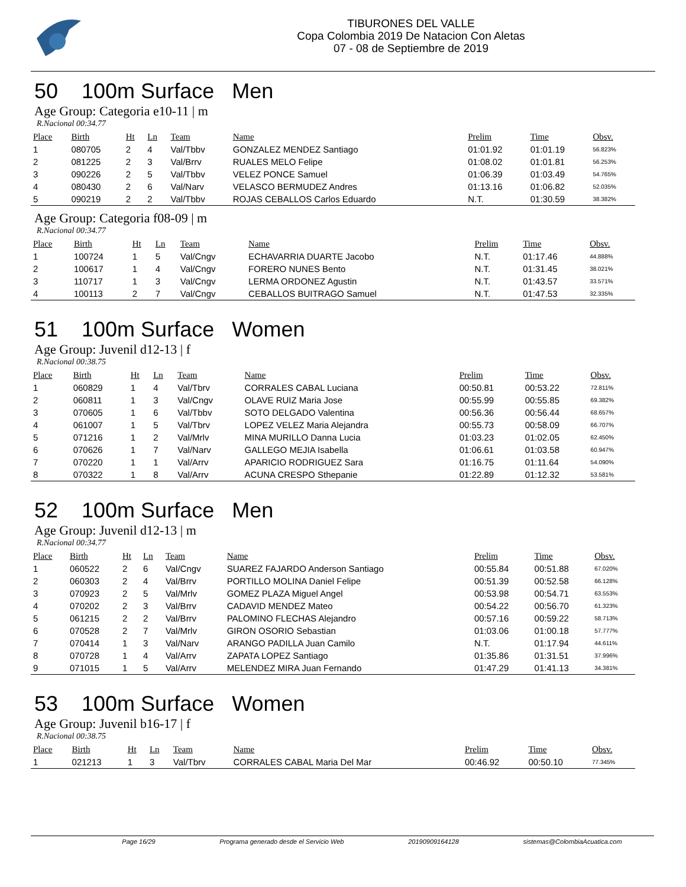TIBURONES DEL VALLE
Copa Colombia 2019 De Natacion Con Aletas
07 - 08 de Septiembre de 2019
50 100m Surface Men
Age Group: Categoria e10-11 | m
R.Nacional 00:34.77
| Place | Birth | Ht | Ln | Team | Name | Prelim | Time | Obsv. |
| --- | --- | --- | --- | --- | --- | --- | --- | --- |
| 1 | 080705 | 2 | 4 | Val/Tbbv | GONZALEZ MENDEZ Santiago | 01:01.92 | 01:01.19 | 56.823% |
| 2 | 081225 | 2 | 3 | Val/Brrv | RUALES MELO Felipe | 01:08.02 | 01:01.81 | 56.253% |
| 3 | 090226 | 2 | 5 | Val/Tbbv | VELEZ PONCE Samuel | 01:06.39 | 01:03.49 | 54.765% |
| 4 | 080430 | 2 | 6 | Val/Narv | VELASCO BERMUDEZ Andres | 01:13.16 | 01:06.82 | 52.035% |
| 5 | 090219 | 2 | 2 | Val/Tbbv | ROJAS CEBALLOS Carlos Eduardo | N.T. | 01:30.59 | 38.382% |
Age Group: Categoria f08-09 | m
R.Nacional 00:34.77
| Place | Birth | Ht | Ln | Team | Name | Prelim | Time | Obsv. |
| --- | --- | --- | --- | --- | --- | --- | --- | --- |
| 1 | 100724 | 1 | 5 | Val/Cngv | ECHAVARRIA DUARTE Jacobo | N.T. | 01:17.46 | 44.888% |
| 2 | 100617 | 1 | 4 | Val/Cngv | FORERO NUNES Bento | N.T. | 01:31.45 | 38.021% |
| 3 | 110717 | 1 | 3 | Val/Cngv | LERMA ORDONEZ Agustin | N.T. | 01:43.57 | 33.571% |
| 4 | 100113 | 2 | 7 | Val/Cngv | CEBALLOS BUITRAGO Samuel | N.T. | 01:47.53 | 32.335% |
51 100m Surface Women
Age Group: Juvenil d12-13 | f
R.Nacional 00:38.75
| Place | Birth | Ht | Ln | Team | Name | Prelim | Time | Obsv. |
| --- | --- | --- | --- | --- | --- | --- | --- | --- |
| 1 | 060829 | 1 | 4 | Val/Tbrv | CORRALES CABAL Luciana | 00:50.81 | 00:53.22 | 72.811% |
| 2 | 060811 | 1 | 3 | Val/Cngv | OLAVE RUIZ Maria Jose | 00:55.99 | 00:55.85 | 69.382% |
| 3 | 070605 | 1 | 6 | Val/Tbbv | SOTO DELGADO Valentina | 00:56.36 | 00:56.44 | 68.657% |
| 4 | 061007 | 1 | 5 | Val/Tbrv | LOPEZ VELEZ Maria Alejandra | 00:55.73 | 00:58.09 | 66.707% |
| 5 | 071216 | 1 | 2 | Val/Mrlv | MINA MURILLO Danna Lucia | 01:03.23 | 01:02.05 | 62.450% |
| 6 | 070626 | 1 | 7 | Val/Narv | GALLEGO MEJIA Isabella | 01:06.61 | 01:03.58 | 60.947% |
| 7 | 070220 | 1 | 1 | Val/Arrv | APARICIO RODRIGUEZ Sara | 01:16.75 | 01:11.64 | 54.090% |
| 8 | 070322 | 1 | 8 | Val/Arrv | ACUNA CRESPO Sthepanie | 01:22.89 | 01:12.32 | 53.581% |
52 100m Surface Men
Age Group: Juvenil d12-13 | m
R.Nacional 00:34.77
| Place | Birth | Ht | Ln | Team | Name | Prelim | Time | Obsv. |
| --- | --- | --- | --- | --- | --- | --- | --- | --- |
| 1 | 060522 | 2 | 6 | Val/Cngv | SUAREZ FAJARDO Anderson Santiago | 00:55.84 | 00:51.88 | 67.020% |
| 2 | 060303 | 2 | 4 | Val/Brrv | PORTILLO MOLINA Daniel Felipe | 00:51.39 | 00:52.58 | 66.128% |
| 3 | 070923 | 2 | 5 | Val/Mrlv | GOMEZ PLAZA Miguel Angel | 00:53.98 | 00:54.71 | 63.553% |
| 4 | 070202 | 2 | 3 | Val/Brrv | CADAVID MENDEZ Mateo | 00:54.22 | 00:56.70 | 61.323% |
| 5 | 061215 | 2 | 2 | Val/Brrv | PALOMINO FLECHAS Alejandro | 00:57.16 | 00:59.22 | 58.713% |
| 6 | 070528 | 2 | 7 | Val/Mrlv | GIRON OSORIO Sebastian | 01:03.06 | 01:00.18 | 57.777% |
| 7 | 070414 | 1 | 3 | Val/Narv | ARANGO PADILLA Juan Camilo | N.T. | 01:17.94 | 44.611% |
| 8 | 070728 | 1 | 4 | Val/Arrv | ZAPATA LOPEZ Santiago | 01:35.86 | 01:31.51 | 37.996% |
| 9 | 071015 | 1 | 5 | Val/Arrv | MELENDEZ MIRA Juan Fernando | 01:47.29 | 01:41.13 | 34.381% |
53 100m Surface Women
Age Group: Juvenil b16-17 | f
R.Nacional 00:38.75
| Place | Birth | Ht | Ln | Team | Name | Prelim | Time | Obsv. |
| --- | --- | --- | --- | --- | --- | --- | --- | --- |
| 1 | 021213 | 1 | 3 | Val/Tbrv | CORRALES CABAL Maria Del Mar | 00:46.92 | 00:50.10 | 77.345% |
Page 16/29 Programa generado desde el Servicio Web 20190909164128 sistemas@ColombiaAcuatica.com